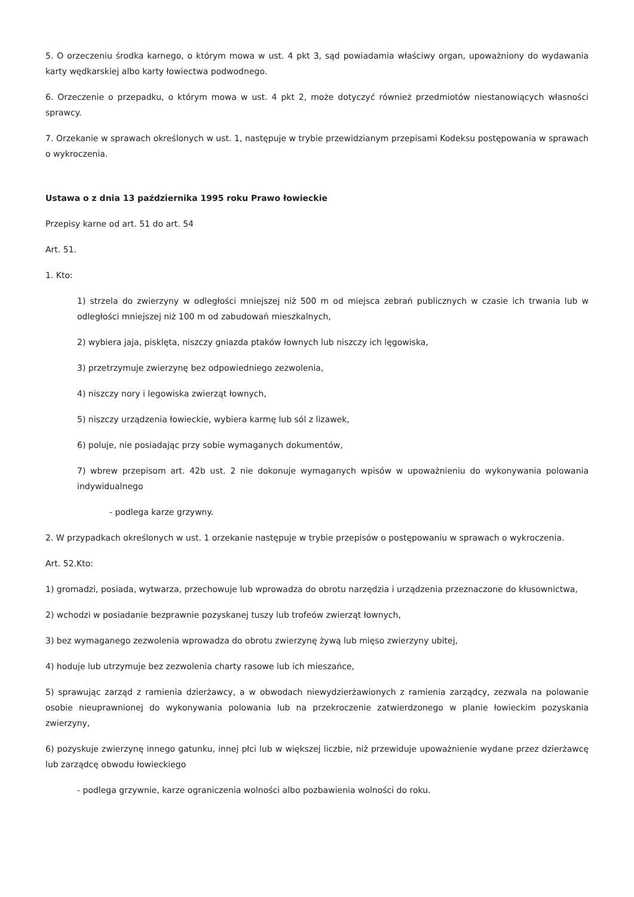5. O orzeczeniu środka karnego, o którym mowa w ust. 4 pkt 3, sąd powiadamia właściwy organ, upoważniony do wydawania karty wędkarskiej albo karty łowiectwa podwodnego.
6. Orzeczenie o przepadku, o którym mowa w ust. 4 pkt 2, może dotyczyć również przedmiotów niestanowiących własności sprawcy.
7. Orzekanie w sprawach określonych w ust. 1, następuje w trybie przewidzianym przepisami Kodeksu postępowania w sprawach o wykroczenia.
Ustawa o z dnia 13 października 1995 roku Prawo łowieckie
Przepisy karne od art. 51 do art. 54
Art. 51.
1. Kto:
1) strzela do zwierzyny w odległości mniejszej niż 500 m od miejsca zebrań publicznych w czasie ich trwania lub w odległości mniejszej niż 100 m od zabudowań mieszkalnych,
2) wybiera jaja, pisklęta, niszczy gniazda ptaków łownych lub niszczy ich lęgowiska,
3) przetrzymuje zwierzynę bez odpowiedniego zezwolenia,
4) niszczy nory i legowiska zwierząt łownych,
5) niszczy urządzenia łowieckie, wybiera karmę lub sól z lizawek,
6) poluje, nie posiadając przy sobie wymaganych dokumentów,
7) wbrew przepisom art. 42b ust. 2 nie dokonuje wymaganych wpisów w upoważnieniu do wykonywania polowania indywidualnego
- podlega karze grzywny.
2. W przypadkach określonych w ust. 1 orzekanie następuje w trybie przepisów o postępowaniu w sprawach o wykroczenia.
Art. 52.Kto:
1) gromadzi, posiada, wytwarza, przechowuje lub wprowadza do obrotu narzędzia i urządzenia przeznaczone do kłusownictwa,
2) wchodzi w posiadanie bezprawnie pozyskanej tuszy lub trofeów zwierząt łownych,
3) bez wymaganego zezwolenia wprowadza do obrotu zwierzynę żywą lub mięso zwierzyny ubitej,
4) hoduje lub utrzymuje bez zezwolenia charty rasowe lub ich mieszańce,
5) sprawując zarząd z ramienia dzierżawcy, a w obwodach niewydzierżawionych z ramienia zarządcy, zezwala na polowanie osobie nieuprawnionej do wykonywania polowania lub na przekroczenie zatwierdzonego w planie łowieckim pozyskania zwierzyny,
6) pozyskuje zwierzynę innego gatunku, innej płci lub w większej liczbie, niż przewiduje upoważnienie wydane przez dzierżawcę lub zarządcę obwodu łowieckiego
- podlega grzywnie, karze ograniczenia wolności albo pozbawienia wolności do roku.